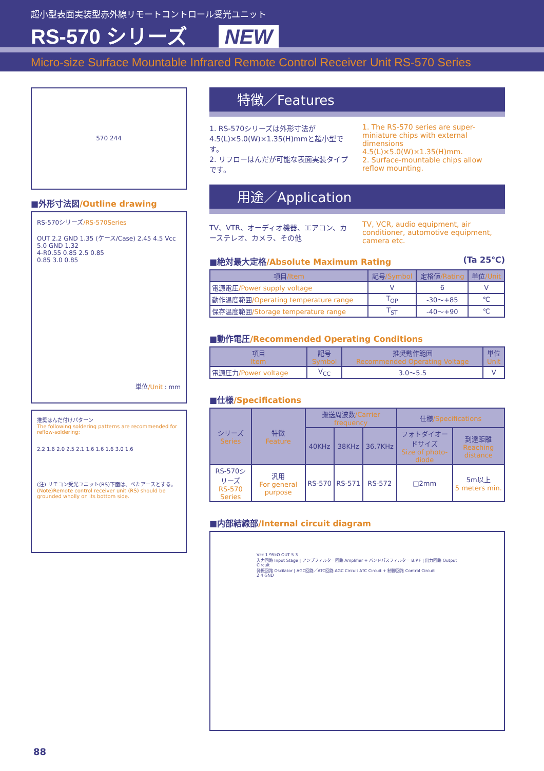超小型表面実装型赤外線リモートコントロール受光ユニット
RS-570 シリーズ NEW
Micro-size Surface Mountable Infrared Remote Control Receiver Unit RS-570 Series
570 244
■外形寸法図/Outline drawing
RS-570シリーズ/RS-570Series
OUT 2.2 GND 1.35 (ケース/Case) 2.45 4.5 Vcc 5.0 GND 1.32
4-R0.55 0.85 2.5 0.85
0.85 3.0 0.85
単位/Unit : mm
推奨はんだ付けパターン
The following soldering patterns are recommended for reflow-soldering:
2.2 1.6 2.0 2.5 2.1 1.6 1.6 1.6 3.0 1.6
(注) リモコン受光ユニット(RS)下面は、べたアースとする。
(Note)Remote control receiver unit (RS) should be grounded wholly on its bottom side.
特徴／Features
1. RS-570シリーズは外形寸法が4.5(L)×5.0(W)×1.35(H)mmと超小型です。
2. リフローはんだが可能な表面実装タイプです。
1. The RS-570 series are super-miniature chips with external dimensions 4.5(L)×5.0(W)×1.35(H)mm.
2. Surface-mountable chips allow reflow mounting.
用途／Application
TV、VTR、オーディオ機器、エアコン、カーステレオ、カメラ、その他
TV, VCR, audio equipment, air conditioner, automotive equipment, camera etc.
■絶対最大定格/Absolute Maximum Rating (Ta 25℃)
| 項目 /Item | 記号 /Symbol | 定格値 /Rating | 単位 /Unit |
| --- | --- | --- | --- |
| 電源電圧 /Power supply voltage | V | 6 | V |
| 動作温度範囲 /Operating temperature range | T<sub>OP</sub> | -30～+85 | ℃ |
| 保存温度範囲 /Storage temperature range | T<sub>ST</sub> | -40～+90 | ℃ |
■動作電圧/Recommended Operating Conditions
| 項目 Item | 記号 Symbol | 推奨動作範囲 Recommended Operating Voltage | 単位 Unit |
| --- | --- | --- | --- |
| 電源圧力 /Power voltage | V<sub>CC</sub> | 3.0～5.5 | V |
■仕様/Specifications
| シリーズ Series | 特徴 Feature | 搬送周波数 /Carrier frequency | | | 仕様 /Specifications | |
| --- | --- | --- | --- | --- | --- | --- |
| | | 40KHz | 38KHz | 36.7KHz | フォトダイオードサイズ Size of photo-diode | 到達距離 Reaching distance |
| RS-570シリーズ RS-570 Series | 汎用 For general purpose | RS-570 | RS-571 | RS-572 | □2mm | 5m以上 5 meters min. |
■内部結線部/Internal circuit diagram
Vcc 1 95kΩ OUT 5 3
入力回路 Input Stage | アンプフィルター回路 Amplifier + バンドパスフィルター B.P.F | 出力回路 Output Circuit
発振回路 Oscilator | AGC回路／ATC回路 AGC Circuit ATC Circuit + 制御回路 Control Circuit
2 4 GND
88